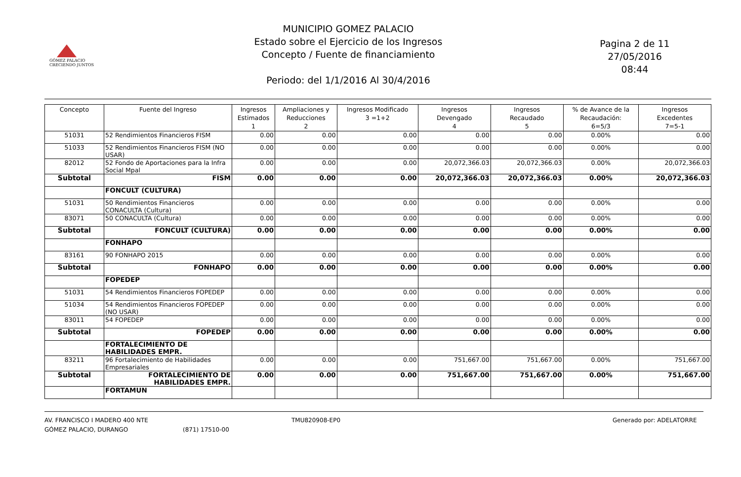GÓMEZ PALACIO
CRECIENDO JUNTOS
MUNICIPIO GOMEZ PALACIO
Estado sobre el Ejercicio de los Ingresos
Concepto / Fuente de financiamiento
Periodo: del 1/1/2016 Al 30/4/2016
Pagina 2 de 11
27/05/2016
08:44
| Concepto | Fuente del Ingreso | Ingresos Estimados 1 | Ampliaciones y Reducciones 2 | Ingresos Modificado 3 =1+2 | Ingresos Devengado 4 | Ingresos Recaudado 5 | % de Avance de la Recaudación: 6=5/3 | Ingresos Excedentes 7=5-1 |
| --- | --- | --- | --- | --- | --- | --- | --- | --- |
| 51031 | 52 Rendimientos Financieros FISM | 0.00 | 0.00 | 0.00 | 0.00 | 0.00 | 0.00% | 0.00 |
| 51033 | 52 Rendimientos Financieros FISM (NO USAR) | 0.00 | 0.00 | 0.00 | 0.00 | 0.00 | 0.00% | 0.00 |
| 82012 | 52 Fondo de Aportaciones para la Infra Social Mpal | 0.00 | 0.00 | 0.00 | 20,072,366.03 | 20,072,366.03 | 0.00% | 20,072,366.03 |
| Subtotal | FISM | 0.00 | 0.00 | 0.00 | 20,072,366.03 | 20,072,366.03 | 0.00% | 20,072,366.03 |
| | FONCULT (CULTURA) | | | | | | | |
| 51031 | 50 Rendimientos Financieros CONACULTA (Cultura) | 0.00 | 0.00 | 0.00 | 0.00 | 0.00 | 0.00% | 0.00 |
| 83071 | 50 CONACULTA (Cultura) | 0.00 | 0.00 | 0.00 | 0.00 | 0.00 | 0.00% | 0.00 |
| Subtotal | FONCULT (CULTURA) | 0.00 | 0.00 | 0.00 | 0.00 | 0.00 | 0.00% | 0.00 |
| | FONHAPO | | | | | | | |
| 83161 | 90 FONHAPO 2015 | 0.00 | 0.00 | 0.00 | 0.00 | 0.00 | 0.00% | 0.00 |
| Subtotal | FONHAPO | 0.00 | 0.00 | 0.00 | 0.00 | 0.00 | 0.00% | 0.00 |
| | FOPEDEP | | | | | | | |
| 51031 | 54 Rendimientos Financieros FOPEDEP | 0.00 | 0.00 | 0.00 | 0.00 | 0.00 | 0.00% | 0.00 |
| 51034 | 54 Rendimientos Financieros FOPEDEP (NO USAR) | 0.00 | 0.00 | 0.00 | 0.00 | 0.00 | 0.00% | 0.00 |
| 83011 | 54 FOPEDEP | 0.00 | 0.00 | 0.00 | 0.00 | 0.00 | 0.00% | 0.00 |
| Subtotal | FOPEDEP | 0.00 | 0.00 | 0.00 | 0.00 | 0.00 | 0.00% | 0.00 |
| | FORTALECIMIENTO DE HABILIDADES EMPR. | | | | | | | |
| 83211 | 96 Fortalecimiento de Habilidades Empresariales | 0.00 | 0.00 | 0.00 | 751,667.00 | 751,667.00 | 0.00% | 751,667.00 |
| Subtotal | FORTALECIMIENTO DE HABILIDADES EMPR. | 0.00 | 0.00 | 0.00 | 751,667.00 | 751,667.00 | 0.00% | 751,667.00 |
| | FORTAMUN | | | | | | | |
AV. FRANCISCO I MADERO 400 NTE
GÓMEZ PALACIO, DURANGO
(871) 17510-00 TMU820908-EP0 Generado por: ADELATORRE